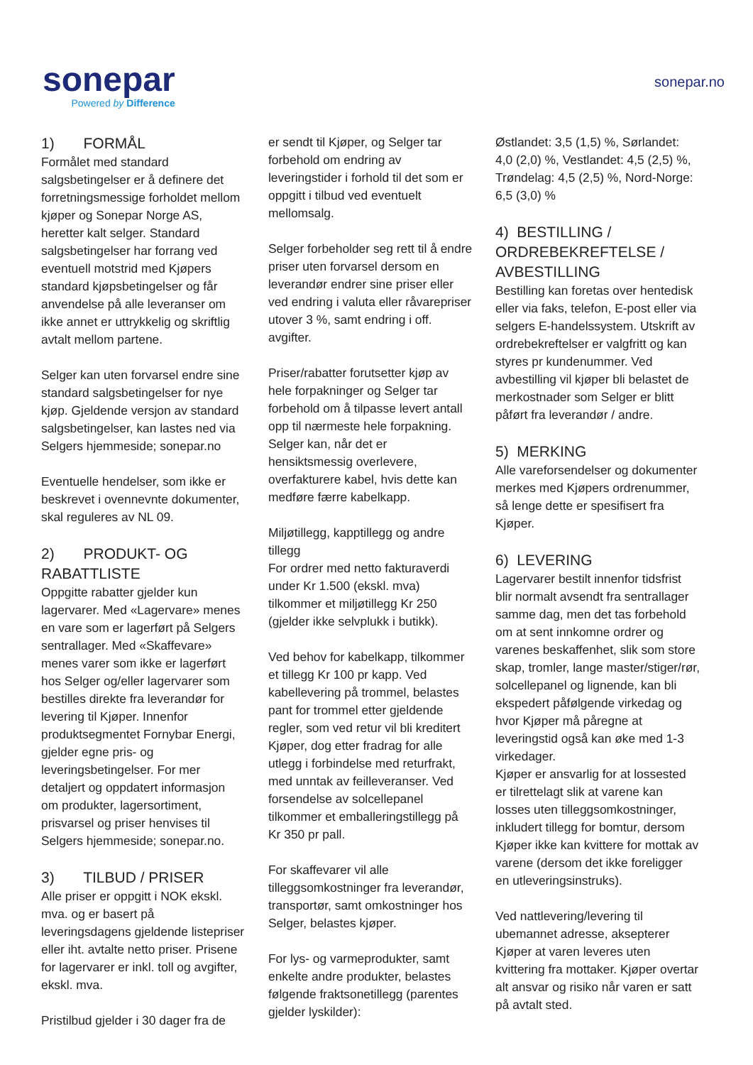sonepar
Powered by Difference
sonepar.no
1) FORMÅL
Formålet med standard salgsbetingelser er å definere det forretningsmessige forholdet mellom kjøper og Sonepar Norge AS, heretter kalt selger. Standard salgsbetingelser har forrang ved eventuell motstrid med Kjøpers standard kjøpsbetingelser og får anvendelse på alle leveranser om ikke annet er uttrykkelig og skriftlig avtalt mellom partene.
Selger kan uten forvarsel endre sine standard salgsbetingelser for nye kjøp. Gjeldende versjon av standard salgsbetingelser, kan lastes ned via Selgers hjemmeside; sonepar.no
Eventuelle hendelser, som ikke er beskrevet i ovennevnte dokumenter, skal reguleres av NL 09.
2) PRODUKT- OG RABATTLISTE
Oppgitte rabatter gjelder kun lagervarer. Med «Lagervare» menes en vare som er lagerført på Selgers sentrallager. Med «Skaffevare» menes varer som ikke er lagerført hos Selger og/eller lagervarer som bestilles direkte fra leverandør for levering til Kjøper. Innenfor produktsegmentet Fornybar Energi, gjelder egne pris- og leveringsbetingelser. For mer detaljert og oppdatert informasjon om produkter, lagersortiment, prisvarsel og priser henvises til Selgers hjemmeside; sonepar.no.
3) TILBUD / PRISER
Alle priser er oppgitt i NOK ekskl. mva. og er basert på leveringsdagens gjeldende listepriser eller iht. avtalte netto priser. Prisene for lagervarer er inkl. toll og avgifter, ekskl. mva.
Pristilbud gjelder i 30 dager fra de
er sendt til Kjøper, og Selger tar forbehold om endring av leveringstider i forhold til det som er oppgitt i tilbud ved eventuelt mellomsalg.
Selger forbeholder seg rett til å endre priser uten forvarsel dersom en leverandør endrer sine priser eller ved endring i valuta eller råvarepriser utover 3 %, samt endring i off. avgifter.
Priser/rabatter forutsetter kjøp av hele forpakninger og Selger tar forbehold om å tilpasse levert antall opp til nærmeste hele forpakning. Selger kan, når det er hensiktsmessig overlevere, overfakturere kabel, hvis dette kan medføre færre kabelkapp.
Miljøtillegg, kapptillegg og andre tillegg
For ordrer med netto fakturaverdi under Kr 1.500 (ekskl. mva) tilkommer et miljøtillegg Kr 250 (gjelder ikke selvplukk i butikk).
Ved behov for kabelkapp, tilkommer et tillegg Kr 100 pr kapp. Ved kabellevering på trommel, belastes pant for trommel etter gjeldende regler, som ved retur vil bli kreditert Kjøper, dog etter fradrag for alle utlegg i forbindelse med returfrakt, med unntak av feilleveranser. Ved forsendelse av solcellepanel tilkommer et emballeringstillegg på Kr 350 pr pall.
For skaffevarer vil alle tilleggsomkostninger fra leverandør, transportør, samt omkostninger hos Selger, belastes kjøper.
For lys- og varmeprodukter, samt enkelte andre produkter, belastes følgende fraktsonetillegg (parentes gjelder lyskilder):
Østlandet: 3,5 (1,5) %, Sørlandet: 4,0 (2,0) %, Vestlandet: 4,5 (2,5) %, Trøndelag: 4,5 (2,5) %, Nord-Norge: 6,5 (3,0) %
4) BESTILLING / ORDREBEKREFTELSE / AVBESTILLING
Bestilling kan foretas over hentedisk eller via faks, telefon, E-post eller via selgers E-handelssystem. Utskrift av ordrebekreftelser er valgfritt og kan styres pr kundenummer. Ved avbestilling vil kjøper bli belastet de merkostnader som Selger er blitt påført fra leverandør / andre.
5) MERKING
Alle vareforsendelser og dokumenter merkes med Kjøpers ordrenummer, så lenge dette er spesifisert fra Kjøper.
6) LEVERING
Lagervarer bestilt innenfor tidsfrist blir normalt avsendt fra sentrallager samme dag, men det tas forbehold om at sent innkomne ordrer og varenes beskaffenhet, slik som store skap, tromler, lange master/stiger/rør, solcellepanel og lignende, kan bli ekspedert påfølgende virkedag og hvor Kjøper må påregne at leveringstid også kan øke med 1-3 virkedager.
Kjøper er ansvarlig for at lossested er tilrettelagt slik at varene kan losses uten tilleggsomkostninger, inkludert tillegg for bomtur, dersom Kjøper ikke kan kvittere for mottak av varene (dersom det ikke foreligger en utleveringsinstruks).
Ved nattlevering/levering til ubemannet adresse, aksepterer Kjøper at varen leveres uten kvittering fra mottaker. Kjøper overtar alt ansvar og risiko når varen er satt på avtalt sted.